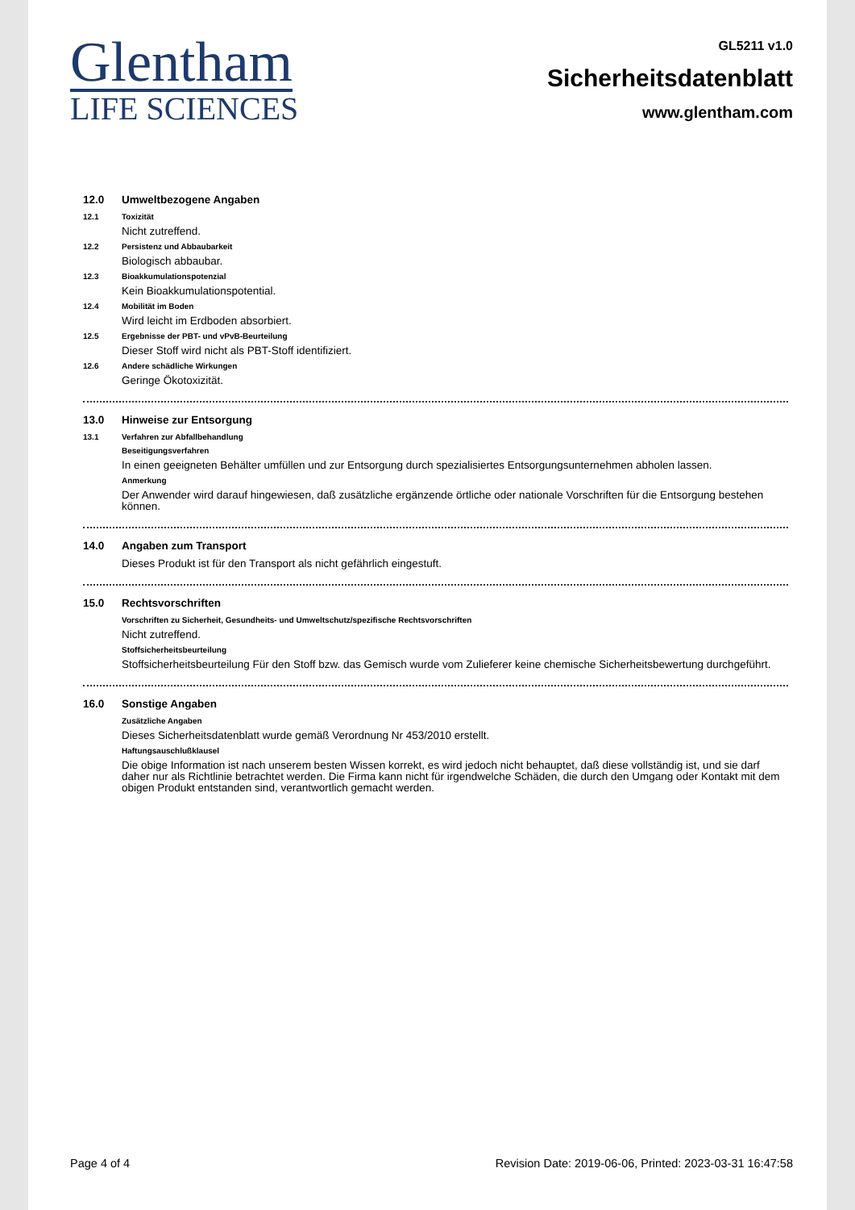Glentham
LIFE SCIENCES
GL5211 v1.0
Sicherheitsdatenblatt
www.glentham.com
12.0 Umweltbezogene Angaben
12.1 Toxizität
Nicht zutreffend.
12.2 Persistenz und Abbaubarkeit
Biologisch abbaubar.
12.3 Bioakkumulationspotenzial
Kein Bioakkumulationspotential.
12.4 Mobilität im Boden
Wird leicht im Erdboden absorbiert.
12.5 Ergebnisse der PBT- und vPvB-Beurteilung
Dieser Stoff wird nicht als PBT-Stoff identifiziert.
12.6 Andere schädliche Wirkungen
Geringe Ökotoxizität.
13.0 Hinweise zur Entsorgung
13.1 Verfahren zur Abfallbehandlung
Beseitigungsverfahren
In einen geeigneten Behälter umfüllen und zur Entsorgung durch spezialisiertes Entsorgungsunternehmen abholen lassen.
Anmerkung
Der Anwender wird darauf hingewiesen, daß zusätzliche ergänzende örtliche oder nationale Vorschriften für die Entsorgung bestehen können.
14.0 Angaben zum Transport
Dieses Produkt ist für den Transport als nicht gefährlich eingestuft.
15.0 Rechtsvorschriften
Vorschriften zu Sicherheit, Gesundheits- und Umweltschutz/spezifische Rechtsvorschriften
Nicht zutreffend.
Stoffsicherheitsbeurteilung
Stoffsicherheitsbeurteilung Für den Stoff bzw. das Gemisch wurde vom Zulieferer keine chemische Sicherheitsbewertung durchgeführt.
16.0 Sonstige Angaben
Zusätzliche Angaben
Dieses Sicherheitsdatenblatt wurde gemäß Verordnung Nr 453/2010 erstellt.
Haftungsauschlußklausel
Die obige Information ist nach unserem besten Wissen korrekt, es wird jedoch nicht behauptet, daß diese vollständig ist, und sie darf daher nur als Richtlinie betrachtet werden. Die Firma kann nicht für irgendwelche Schäden, die durch den Umgang oder Kontakt mit dem obigen Produkt entstanden sind, verantwortlich gemacht werden.
Page 4 of 4 Revision Date: 2019-06-06, Printed: 2023-03-31 16:47:58